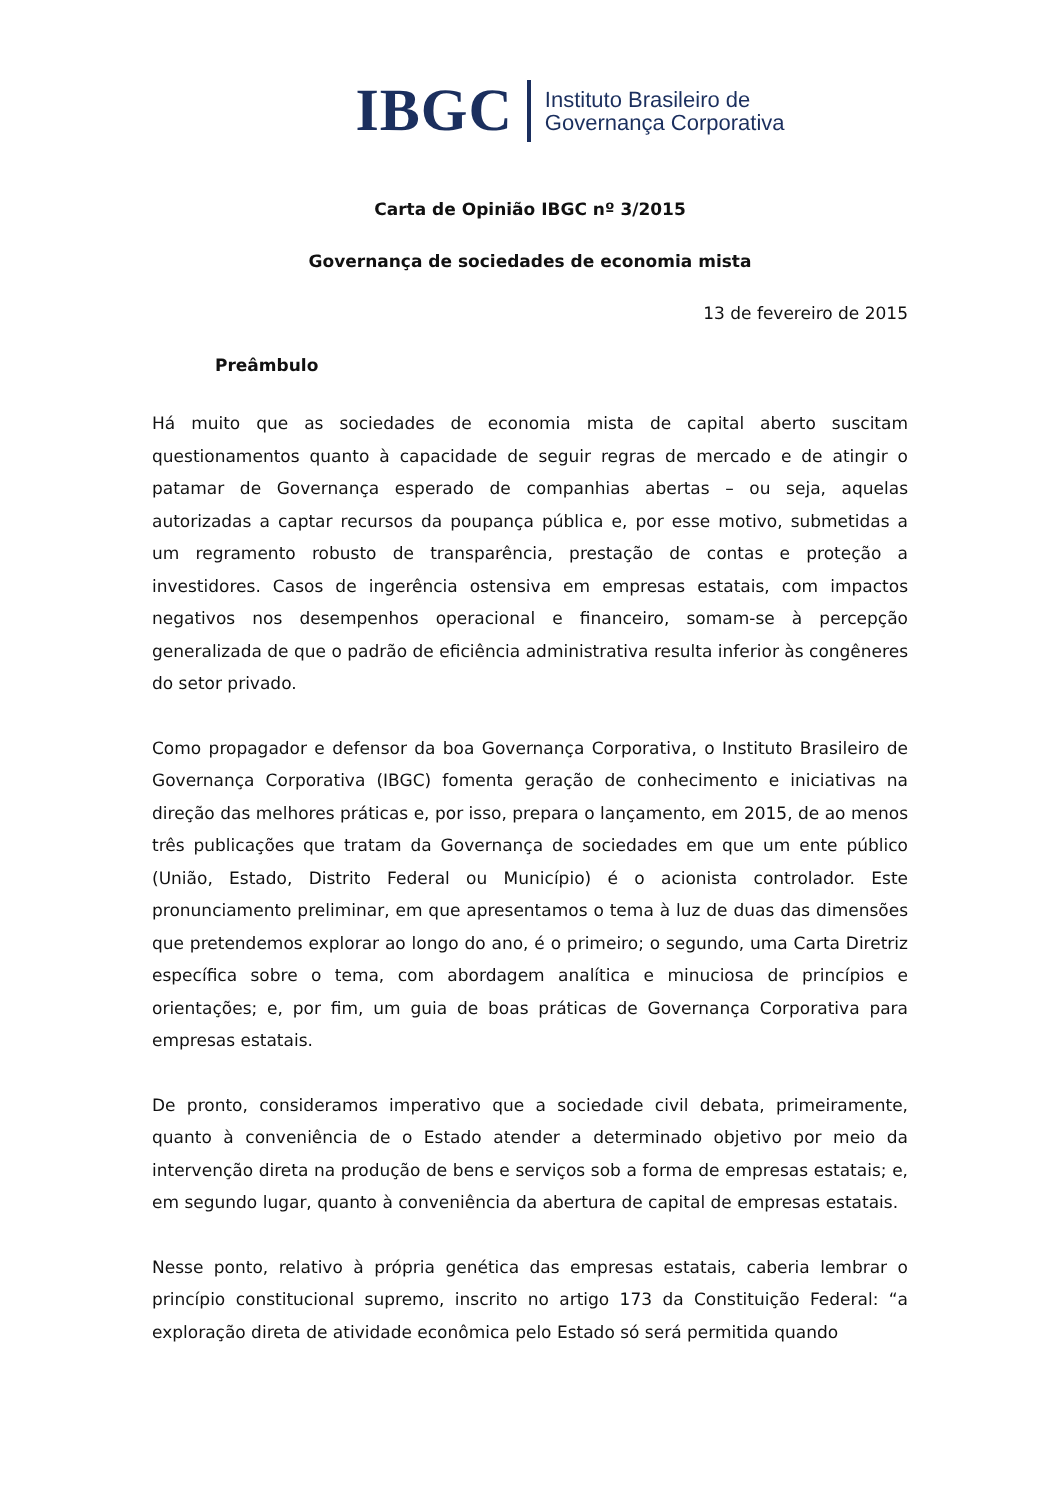IBGC Instituto Brasileiro de
Governança Corporativa
Carta de Opinião IBGC nº 3/2015
Governança de sociedades de economia mista
13 de fevereiro de 2015
Preâmbulo
Há muito que as sociedades de economia mista de capital aberto suscitam questionamentos quanto à capacidade de seguir regras de mercado e de atingir o patamar de Governança esperado de companhias abertas – ou seja, aquelas autorizadas a captar recursos da poupança pública e, por esse motivo, submetidas a um regramento robusto de transparência, prestação de contas e proteção a investidores. Casos de ingerência ostensiva em empresas estatais, com impactos negativos nos desempenhos operacional e financeiro, somam-se à percepção generalizada de que o padrão de eficiência administrativa resulta inferior às congêneres do setor privado.
Como propagador e defensor da boa Governança Corporativa, o Instituto Brasileiro de Governança Corporativa (IBGC) fomenta geração de conhecimento e iniciativas na direção das melhores práticas e, por isso, prepara o lançamento, em 2015, de ao menos três publicações que tratam da Governança de sociedades em que um ente público (União, Estado, Distrito Federal ou Município) é o acionista controlador. Este pronunciamento preliminar, em que apresentamos o tema à luz de duas das dimensões que pretendemos explorar ao longo do ano, é o primeiro; o segundo, uma Carta Diretriz específica sobre o tema, com abordagem analítica e minuciosa de princípios e orientações; e, por fim, um guia de boas práticas de Governança Corporativa para empresas estatais.
De pronto, consideramos imperativo que a sociedade civil debata, primeiramente, quanto à conveniência de o Estado atender a determinado objetivo por meio da intervenção direta na produção de bens e serviços sob a forma de empresas estatais; e, em segundo lugar, quanto à conveniência da abertura de capital de empresas estatais.
Nesse ponto, relativo à própria genética das empresas estatais, caberia lembrar o princípio constitucional supremo, inscrito no artigo 173 da Constituição Federal: “a exploração direta de atividade econômica pelo Estado só será permitida quando